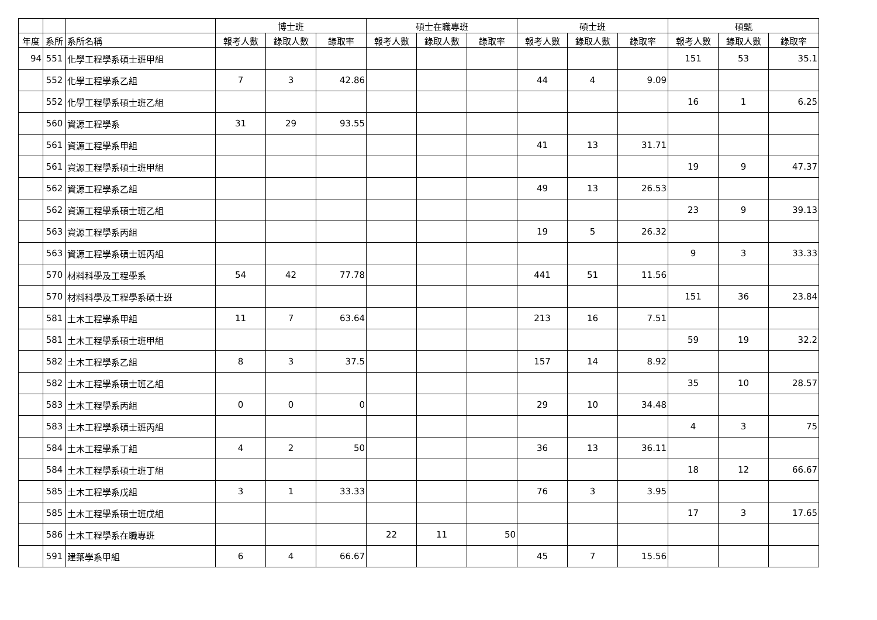| | | | 博士班 | | | 碩士在職專班 | | | 碩士班 | | | 碩甄 | | |
| --- | --- | --- | --- | --- | --- | --- | --- | --- | --- | --- | --- | --- | --- | --- |
| 年度 | 系所 | 系所名稱 | 報考人數 | 錄取人數 | 錄取率 | 報考人數 | 錄取人數 | 錄取率 | 報考人數 | 錄取人數 | 錄取率 | 報考人數 | 錄取人數 | 錄取率 |
| 94 | 551 | 化學工程學系碩士班甲組 | | | | | | | | | | 151 | 53 | 35.1 |
| | 552 | 化學工程學系乙組 | 7 | 3 | 42.86 | | | | 44 | 4 | 9.09 | | | |
| | 552 | 化學工程學系碩士班乙組 | | | | | | | | | | 16 | 1 | 6.25 |
| | 560 | 資源工程學系 | 31 | 29 | 93.55 | | | | | | | | | |
| | 561 | 資源工程學系甲組 | | | | | | | 41 | 13 | 31.71 | | | |
| | 561 | 資源工程學系碩士班甲組 | | | | | | | | | | 19 | 9 | 47.37 |
| | 562 | 資源工程學系乙組 | | | | | | | 49 | 13 | 26.53 | | | |
| | 562 | 資源工程學系碩士班乙組 | | | | | | | | | | 23 | 9 | 39.13 |
| | 563 | 資源工程學系丙組 | | | | | | | 19 | 5 | 26.32 | | | |
| | 563 | 資源工程學系碩士班丙組 | | | | | | | | | | 9 | 3 | 33.33 |
| | 570 | 材料科學及工程學系 | 54 | 42 | 77.78 | | | | 441 | 51 | 11.56 | | | |
| | 570 | 材料科學及工程學系碩士班 | | | | | | | | | | 151 | 36 | 23.84 |
| | 581 | 土木工程學系甲組 | 11 | 7 | 63.64 | | | | 213 | 16 | 7.51 | | | |
| | 581 | 土木工程學系碩士班甲組 | | | | | | | | | | 59 | 19 | 32.2 |
| | 582 | 土木工程學系乙組 | 8 | 3 | 37.5 | | | | 157 | 14 | 8.92 | | | |
| | 582 | 土木工程學系碩士班乙組 | | | | | | | | | | 35 | 10 | 28.57 |
| | 583 | 土木工程學系丙組 | 0 | 0 | 0 | | | | 29 | 10 | 34.48 | | | |
| | 583 | 土木工程學系碩士班丙組 | | | | | | | | | | 4 | 3 | 75 |
| | 584 | 土木工程學系丁組 | 4 | 2 | 50 | | | | 36 | 13 | 36.11 | | | |
| | 584 | 土木工程學系碩士班丁組 | | | | | | | | | | 18 | 12 | 66.67 |
| | 585 | 土木工程學系戊組 | 3 | 1 | 33.33 | | | | 76 | 3 | 3.95 | | | |
| | 585 | 土木工程學系碩士班戊組 | | | | | | | | | | 17 | 3 | 17.65 |
| | 586 | 土木工程學系在職專班 | | | | 22 | 11 | 50 | | | | | | |
| | 591 | 建築學系甲組 | 6 | 4 | 66.67 | | | | 45 | 7 | 15.56 | | | |